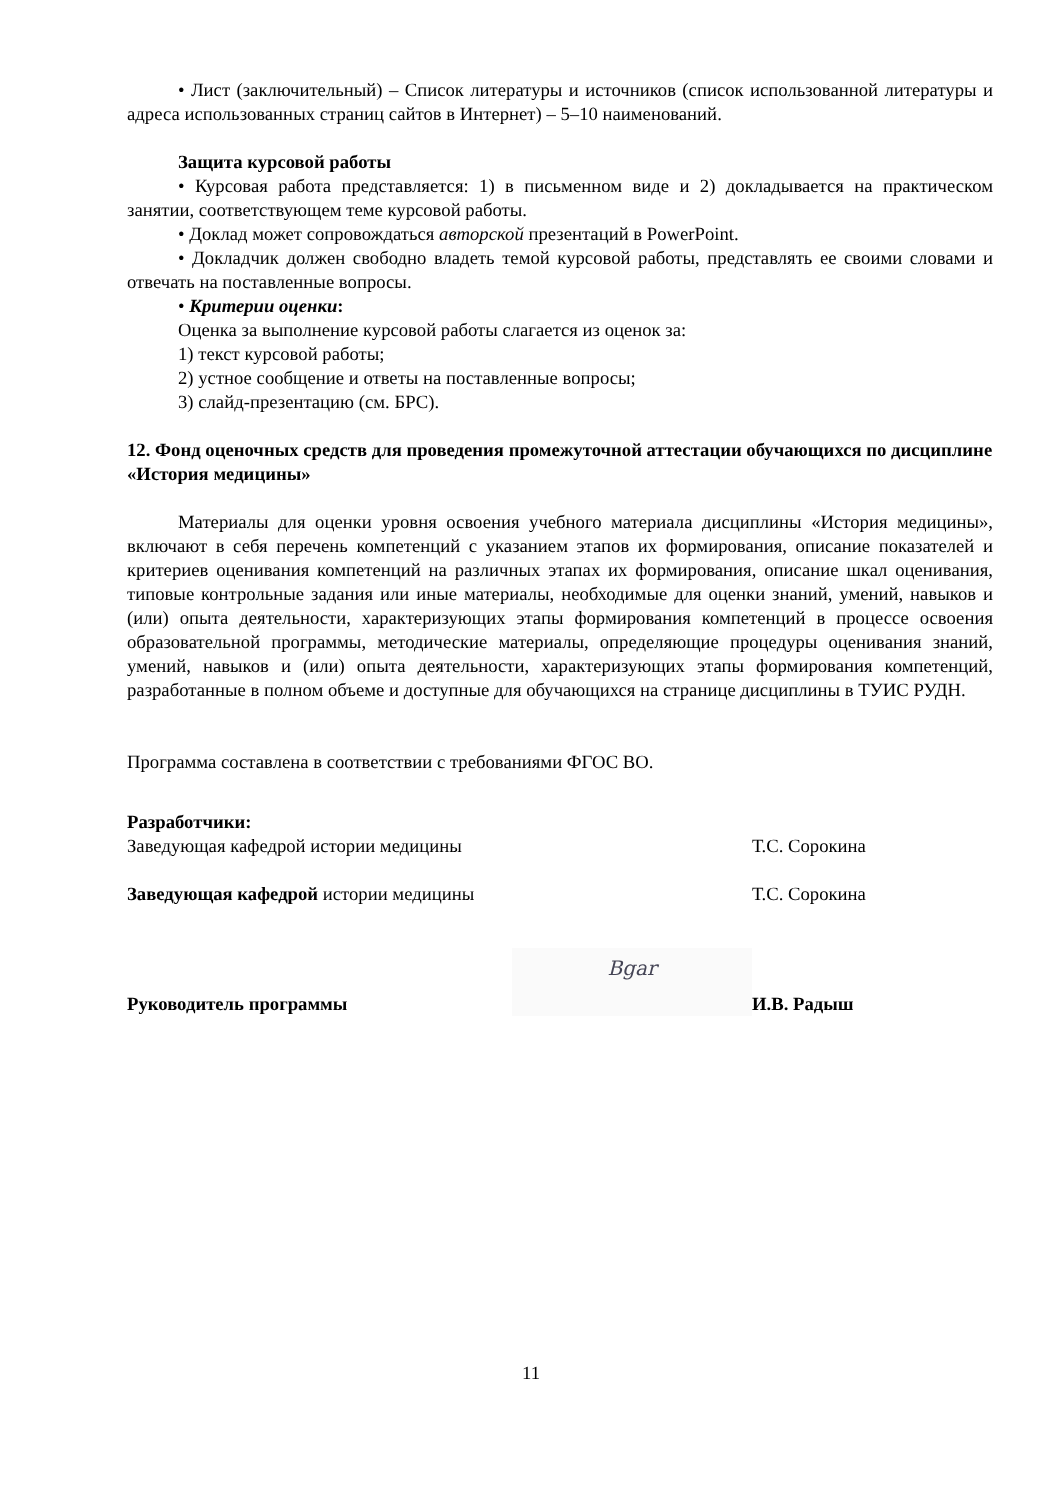• Лист (заключительный) – Список литературы и источников (список использованной литературы и адреса использованных страниц сайтов в Интернет) – 5–10 наименований.
Защита курсовой работы
• Курсовая работа представляется: 1) в письменном виде и 2) докладывается на практическом занятии, соответствующем теме курсовой работы.
• Доклад может сопровождаться авторской презентаций в PowerPoint.
• Докладчик должен свободно владеть темой курсовой работы, представлять ее своими словами и отвечать на поставленные вопросы.
• Критерии оценки:
Оценка за выполнение курсовой работы слагается из оценок за:
1) текст курсовой работы;
2) устное сообщение и ответы на поставленные вопросы;
3) слайд-презентацию (см. БРС).
12. Фонд оценочных средств для проведения промежуточной аттестации обучающихся по дисциплине «История медицины»
Материалы для оценки уровня освоения учебного материала дисциплины «История медицины», включают в себя перечень компетенций с указанием этапов их формирования, описание показателей и критериев оценивания компетенций на различных этапах их формирования, описание шкал оценивания, типовые контрольные задания или иные материалы, необходимые для оценки знаний, умений, навыков и (или) опыта деятельности, характеризующих этапы формирования компетенций в процессе освоения образовательной программы, методические материалы, определяющие процедуры оценивания знаний, умений, навыков и (или) опыта деятельности, характеризующих этапы формирования компетенций, разработанные в полном объеме и доступные для обучающихся на странице дисциплины в ТУИС РУДН.
Программа составлена в соответствии с требованиями ФГОС ВО.
Разработчики:
Заведующая кафедрой истории медицины Т.С. Сорокина
Заведующая кафедрой истории медицины Т.С. Сорокина
Руководитель программы Bgar И.В. Радыш
11